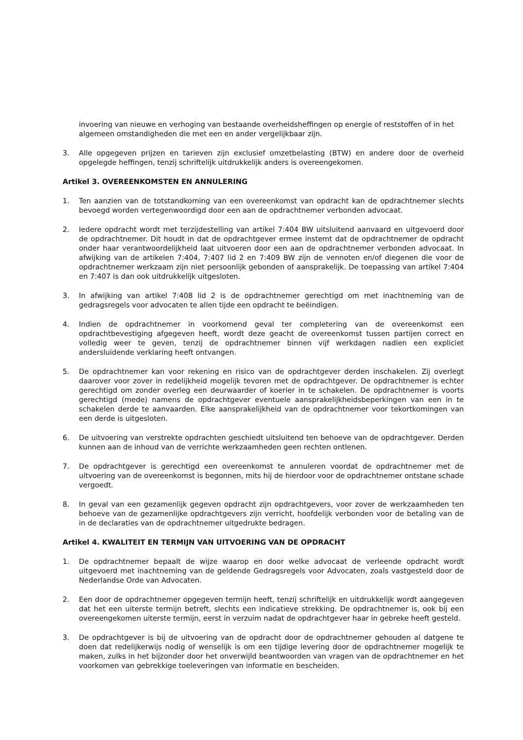invoering van nieuwe en verhoging van bestaande overheidsheffingen op energie of reststoffen of in het algemeen omstandigheden die met een en ander vergelijkbaar zijn.
3. Alle opgegeven prijzen en tarieven zijn exclusief omzetbelasting (BTW) en andere door de overheid opgelegde heffingen, tenzij schriftelijk uitdrukkelijk anders is overeengekomen.
Artikel 3. OVEREENKOMSTEN EN ANNULERING
1. Ten aanzien van de totstandkoming van een overeenkomst van opdracht kan de opdrachtnemer slechts bevoegd worden vertegenwoordigd door een aan de opdrachtnemer verbonden advocaat.
2. Iedere opdracht wordt met terzijdestelling van artikel 7:404 BW uitsluitend aanvaard en uitgevoerd door de opdrachtnemer. Dit houdt in dat de opdrachtgever ermee instemt dat de opdrachtnemer de opdracht onder haar verantwoordelijkheid laat uitvoeren door een aan de opdrachtnemer verbonden advocaat. In afwijking van de artikelen 7:404, 7:407 lid 2 en 7:409 BW zijn de vennoten en/of diegenen die voor de opdrachtnemer werkzaam zijn niet persoonlijk gebonden of aansprakelijk. De toepassing van artikel 7:404 en 7:407 is dan ook uitdrukkelijk uitgesloten.
3. In afwijking van artikel 7:408 lid 2 is de opdrachtnemer gerechtigd om met inachtneming van de gedragsregels voor advocaten te allen tijde een opdracht te beëindigen.
4. Indien de opdrachtnemer in voorkomend geval ter completering van de overeenkomst een opdrachtbevestiging afgegeven heeft, wordt deze geacht de overeenkomst tussen partijen correct en volledig weer te geven, tenzij de opdrachtnemer binnen vijf werkdagen nadien een expliciet andersluidende verklaring heeft ontvangen.
5. De opdrachtnemer kan voor rekening en risico van de opdrachtgever derden inschakelen. Zij overlegt daarover voor zover in redelijkheid mogelijk tevoren met de opdrachtgever. De opdrachtnemer is echter gerechtigd om zonder overleg een deurwaarder of koerier in te schakelen. De opdrachtnemer is voorts gerechtigd (mede) namens de opdrachtgever eventuele aansprakelijkheidsbeperkingen van een in te schakelen derde te aanvaarden. Elke aansprakelijkheid van de opdrachtnemer voor tekortkomingen van een derde is uitgesloten.
6. De uitvoering van verstrekte opdrachten geschiedt uitsluitend ten behoeve van de opdrachtgever. Derden kunnen aan de inhoud van de verrichte werkzaamheden geen rechten ontlenen.
7. De opdrachtgever is gerechtigd een overeenkomst te annuleren voordat de opdrachtnemer met de uitvoering van de overeenkomst is begonnen, mits hij de hierdoor voor de opdrachtnemer ontstane schade vergoedt.
8. In geval van een gezamenlijk gegeven opdracht zijn opdrachtgevers, voor zover de werkzaamheden ten behoeve van de gezamenlijke opdrachtgevers zijn verricht, hoofdelijk verbonden voor de betaling van de in de declaraties van de opdrachtnemer uitgedrukte bedragen.
Artikel 4. KWALITEIT EN TERMIJN VAN UITVOERING VAN DE OPDRACHT
1. De opdrachtnemer bepaalt de wijze waarop en door welke advocaat de verleende opdracht wordt uitgevoerd met inachtneming van de geldende Gedragsregels voor Advocaten, zoals vastgesteld door de Nederlandse Orde van Advocaten.
2. Een door de opdrachtnemer opgegeven termijn heeft, tenzij schriftelijk en uitdrukkelijk wordt aangegeven dat het een uiterste termijn betreft, slechts een indicatieve strekking. De opdrachtnemer is, ook bij een overeengekomen uiterste termijn, eerst in verzuim nadat de opdrachtgever haar in gebreke heeft gesteld.
3. De opdrachtgever is bij de uitvoering van de opdracht door de opdrachtnemer gehouden al datgene te doen dat redelijkerwijs nodig of wenselijk is om een tijdige levering door de opdrachtnemer mogelijk te maken, zulks in het bijzonder door het onverwijld beantwoorden van vragen van de opdrachtnemer en het voorkomen van gebrekkige toeleveringen van informatie en bescheiden.